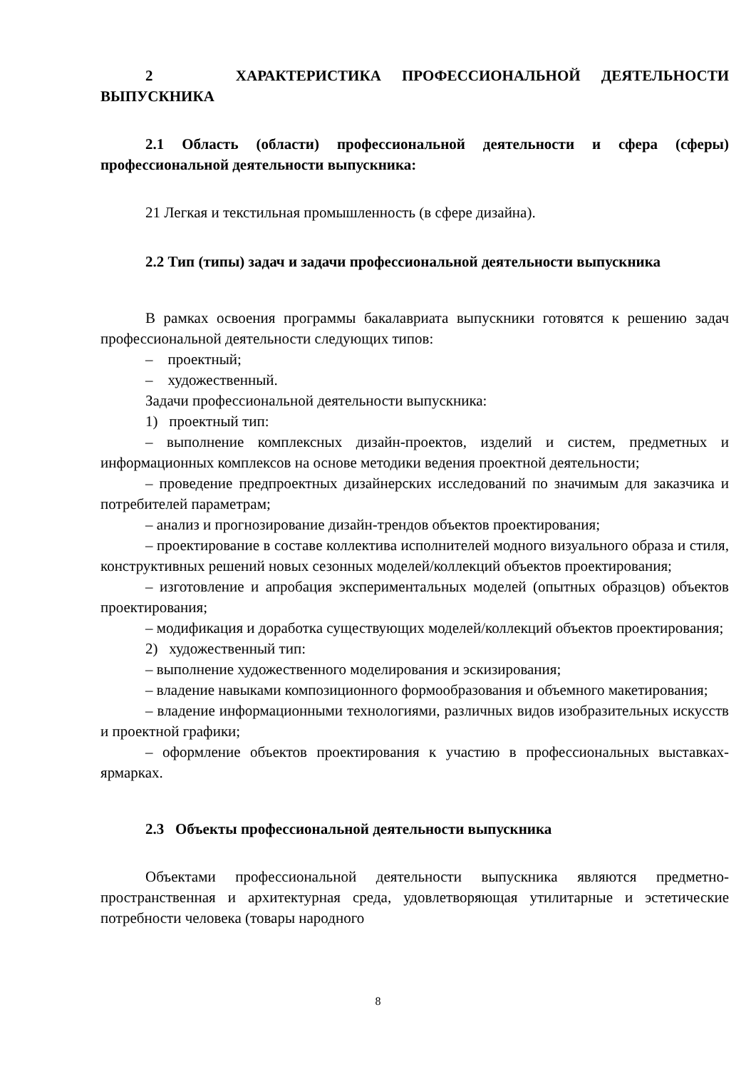2 ХАРАКТЕРИСТИКА ПРОФЕССИОНАЛЬНОЙ ДЕЯТЕЛЬНОСТИ ВЫПУСКНИКА
2.1 Область (области) профессиональной деятельности и сфера (сферы) профессиональной деятельности выпускника:
21 Легкая и текстильная промышленность (в сфере дизайна).
2.2 Тип (типы) задач и задачи профессиональной деятельности выпускника
В рамках освоения программы бакалавриата выпускники готовятся к решению задач профессиональной деятельности следующих типов:
– проектный;
– художественный.
Задачи профессиональной деятельности выпускника:
1) проектный тип:
– выполнение комплексных дизайн-проектов, изделий и систем, предметных и информационных комплексов на основе методики ведения проектной деятельности;
– проведение предпроектных дизайнерских исследований по значимым для заказчика и потребителей параметрам;
– анализ и прогнозирование дизайн-трендов объектов проектирования;
– проектирование в составе коллектива исполнителей модного визуального образа и стиля, конструктивных решений новых сезонных моделей/коллекций объектов проектирования;
– изготовление и апробация экспериментальных моделей (опытных образцов) объектов проектирования;
– модификация и доработка существующих моделей/коллекций объектов проектирования;
2) художественный тип:
– выполнение художественного моделирования и эскизирования;
– владение навыками композиционного формообразования и объемного макетирования;
– владение информационными технологиями, различных видов изобразительных искусств и проектной графики;
– оформление объектов проектирования к участию в профессиональных выставках-ярмарках.
2.3 Объекты профессиональной деятельности выпускника
Объектами профессиональной деятельности выпускника являются предметно-пространственная и архитектурная среда, удовлетворяющая утилитарные и эстетические потребности человека (товары народного
8